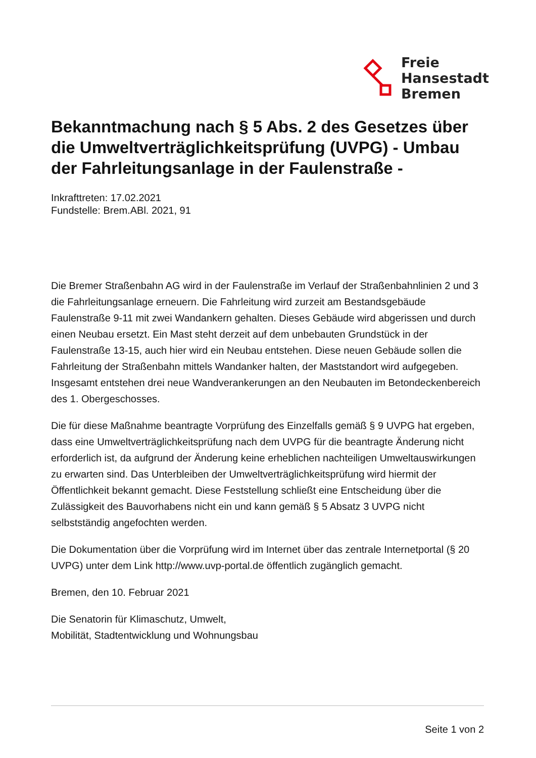Freie
Hansestadt
Bremen
Bekanntmachung nach § 5 Abs. 2 des Gesetzes über die Umweltverträglichkeitsprüfung (UVPG) - Umbau der Fahrleitungsanlage in der Faulenstraße -
Inkrafttreten: 17.02.2021
Fundstelle: Brem.ABl. 2021, 91
Die Bremer Straßenbahn AG wird in der Faulenstraße im Verlauf der Straßenbahnlinien 2 und 3 die Fahrleitungsanlage erneuern. Die Fahrleitung wird zurzeit am Bestandsgebäude Faulenstraße 9-11 mit zwei Wandankern gehalten. Dieses Gebäude wird abgerissen und durch einen Neubau ersetzt. Ein Mast steht derzeit auf dem unbebauten Grundstück in der Faulenstraße 13-15, auch hier wird ein Neubau entstehen. Diese neuen Gebäude sollen die Fahrleitung der Straßenbahn mittels Wandanker halten, der Maststandort wird aufgegeben. Insgesamt entstehen drei neue Wandverankerungen an den Neubauten im Betondeckenbereich des 1. Obergeschosses.
Die für diese Maßnahme beantragte Vorprüfung des Einzelfalls gemäß § 9 UVPG hat ergeben, dass eine Umweltverträglichkeitsprüfung nach dem UVPG für die beantragte Änderung nicht erforderlich ist, da aufgrund der Änderung keine erheblichen nachteiligen Umweltauswirkungen zu erwarten sind. Das Unterbleiben der Umweltverträglichkeitsprüfung wird hiermit der Öffentlichkeit bekannt gemacht. Diese Feststellung schließt eine Entscheidung über die Zulässigkeit des Bauvorhabens nicht ein und kann gemäß § 5 Absatz 3 UVPG nicht selbstständig angefochten werden.
Die Dokumentation über die Vorprüfung wird im Internet über das zentrale Internetportal (§ 20 UVPG) unter dem Link http://www.uvp-portal.de öffentlich zugänglich gemacht.
Bremen, den 10. Februar 2021
Die Senatorin für Klimaschutz, Umwelt,
Mobilität, Stadtentwicklung und Wohnungsbau
Seite 1 von 2